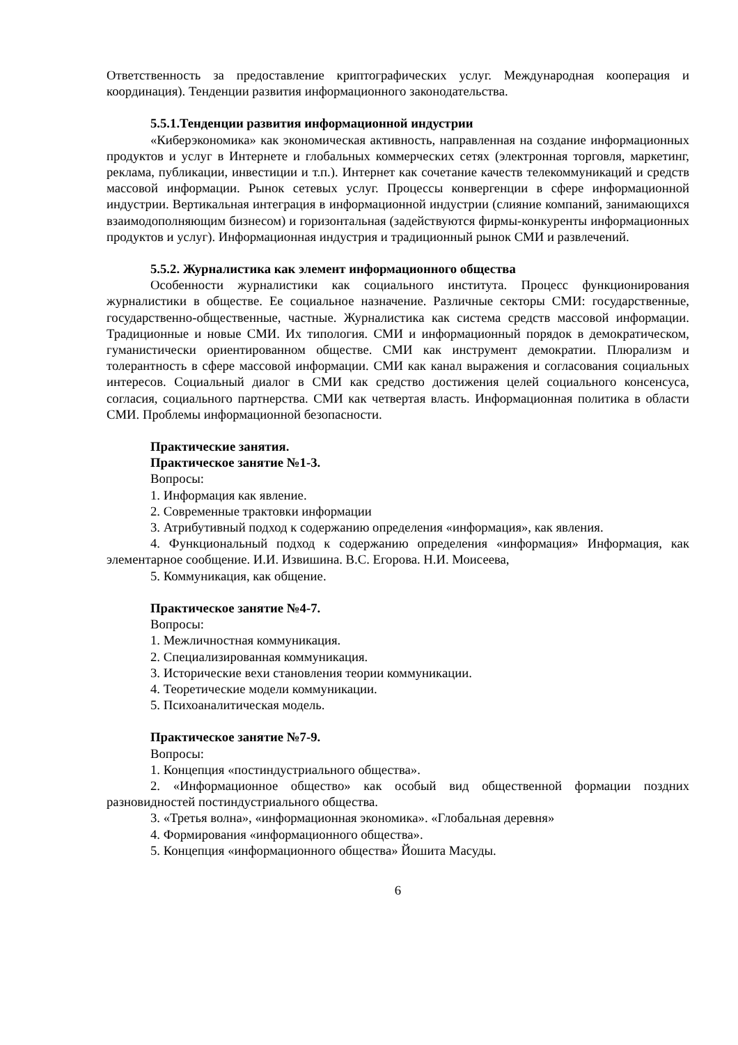Ответственность за предоставление криптографических услуг. Международная кооперация и координация). Тенденции развития информационного законодательства.
5.5.1.Тенденции развития информационной индустрии
«Киберэкономика» как экономическая активность, направленная на создание информационных продуктов и услуг в Интернете и глобальных коммерческих сетях (электронная торговля, маркетинг, реклама, публикации, инвестиции и т.п.). Интернет как сочетание качеств телекоммуникаций и средств массовой информации. Рынок сетевых услуг. Процессы конвергенции в сфере информационной индустрии. Вертикальная интеграция в информационной индустрии (слияние компаний, занимающихся взаимодополняющим бизнесом) и горизонтальная (задействуются фирмы-конкуренты информационных продуктов и услуг). Информационная индустрия и традиционный рынок СМИ и развлечений.
5.5.2. Журналистика как элемент информационного общества
Особенности журналистики как социального института. Процесс функционирования журналистики в обществе. Ее социальное назначение. Различные секторы СМИ: государственные, государственно-общественные, частные. Журналистика как система средств массовой информации. Традиционные и новые СМИ. Их типология. СМИ и информационный порядок в демократическом, гуманистически ориентированном обществе. СМИ как инструмент демократии. Плюрализм и толерантность в сфере массовой информации. СМИ как канал выражения и согласования социальных интересов. Социальный диалог в СМИ как средство достижения целей социального консенсуса, согласия, социального партнерства. СМИ как четвертая власть. Информационная политика в области СМИ. Проблемы информационной безопасности.
Практические занятия.
Практическое занятие №1-3.
Вопросы:
1. Информация как явление.
2. Современные трактовки информации
3. Атрибутивный подход к содержанию определения «информация», как явления.
4. Функциональный подход к содержанию определения «информация» Информация, как элементарное сообщение. И.И. Извишина. В.С. Егорова. Н.И. Моисеева,
5. Коммуникация, как общение.
Практическое занятие №4-7.
Вопросы:
1. Межличностная коммуникация.
2. Специализированная коммуникация.
3. Исторические вехи становления теории коммуникации.
4. Теоретические модели коммуникации.
5. Психоаналитическая модель.
Практическое занятие №7-9.
Вопросы:
1. Концепция «постиндустриального общества».
2. «Информационное общество» как особый вид общественной формации поздних разновидностей постиндустриального общества.
3. «Третья волна», «информационная экономика». «Глобальная деревня»
4. Формирования «информационного общества».
5. Концепция «информационного общества» Йошита Масуды.
6